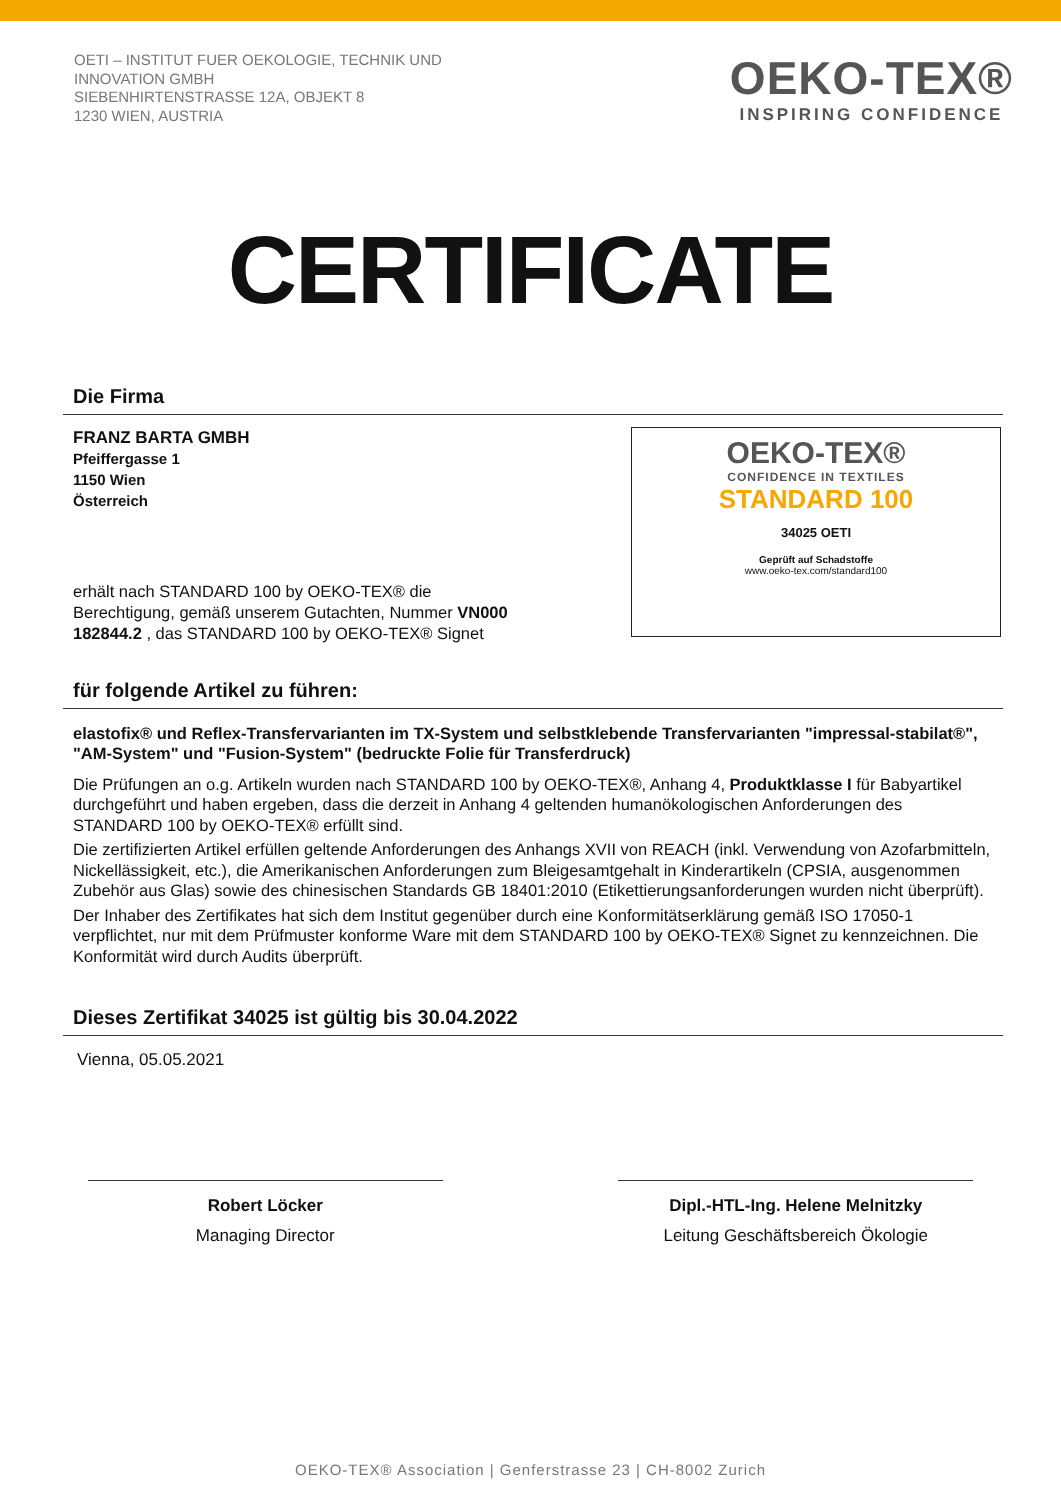OETI – INSTITUT FUER OEKOLOGIE, TECHNIK UND
INNOVATION GMBH
SIEBENHIRTENSTRASSE 12A, OBJEKT 8
1230 WIEN, AUSTRIA
OEKO-TEX®
INSPIRING CONFIDENCE
CERTIFICATE
Die Firma
FRANZ BARTA GMBH
Pfeiffergasse 1
1150 Wien
Österreich
erhält nach STANDARD 100 by OEKO-TEX® die
Berechtigung, gemäß unserem Gutachten, Nummer VN000
182844.2 , das STANDARD 100 by OEKO-TEX® Signet
OEKO-TEX®
CONFIDENCE IN TEXTILES
STANDARD 100
34025 OETI
Geprüft auf Schadstoffe
www.oeko-tex.com/standard100
für folgende Artikel zu führen:
elastofix® und Reflex-Transfervarianten im TX-System und selbstklebende Transfervarianten "impressal-stabilat®", "AM-System" und "Fusion-System" (bedruckte Folie für Transferdruck)
Die Prüfungen an o.g. Artikeln wurden nach STANDARD 100 by OEKO-TEX®, Anhang 4, Produktklasse I für Babyartikel durchgeführt und haben ergeben, dass die derzeit in Anhang 4 geltenden humanökologischen Anforderungen des STANDARD 100 by OEKO-TEX® erfüllt sind.
Die zertifizierten Artikel erfüllen geltende Anforderungen des Anhangs XVII von REACH (inkl. Verwendung von Azofarbmitteln, Nickellässigkeit, etc.), die Amerikanischen Anforderungen zum Bleigesamtgehalt in Kinderartikeln (CPSIA, ausgenommen Zubehör aus Glas) sowie des chinesischen Standards GB 18401:2010 (Etikettierungsanforderungen wurden nicht überprüft).
Der Inhaber des Zertifikates hat sich dem Institut gegenüber durch eine Konformitätserklärung gemäß ISO 17050-1 verpflichtet, nur mit dem Prüfmuster konforme Ware mit dem STANDARD 100 by OEKO-TEX® Signet zu kennzeichnen. Die Konformität wird durch Audits überprüft.
Dieses Zertifikat 34025 ist gültig bis 30.04.2022
Vienna, 05.05.2021
Robert Löcker
Managing Director
Dipl.-HTL-Ing. Helene Melnitzky
Leitung Geschäftsbereich Ökologie
OEKO-TEX® Association | Genferstrasse 23 | CH-8002 Zurich